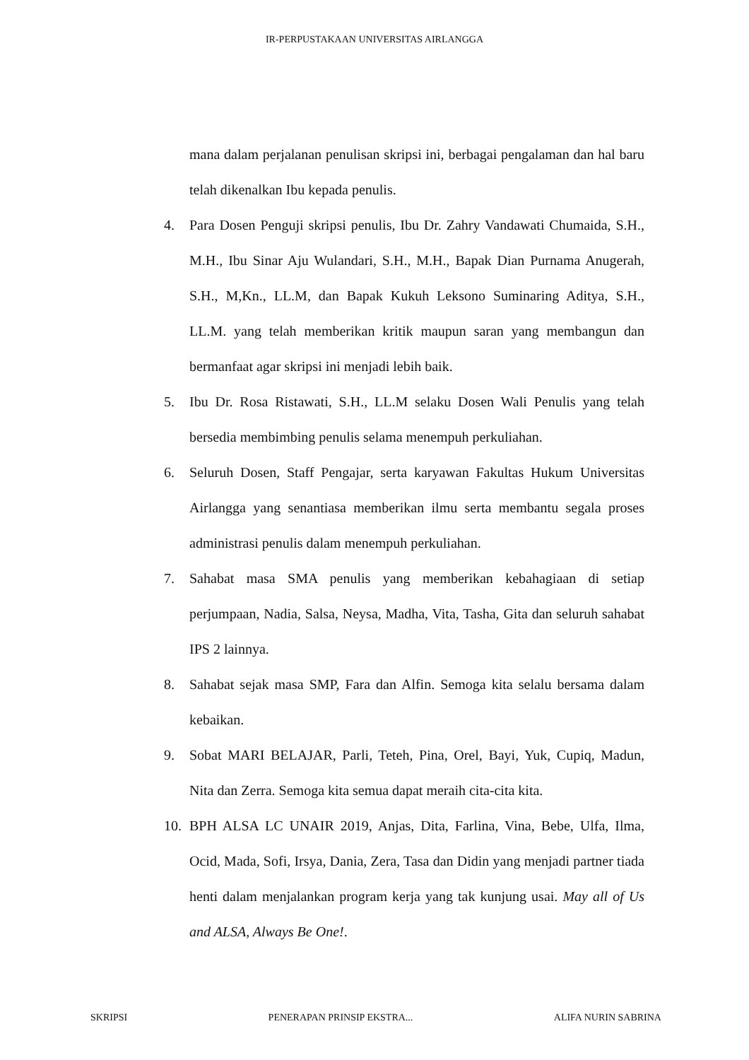IR-PERPUSTAKAAN UNIVERSITAS AIRLANGGA
mana dalam perjalanan penulisan skripsi ini, berbagai pengalaman dan hal baru telah dikenalkan Ibu kepada penulis.
4. Para Dosen Penguji skripsi penulis, Ibu Dr. Zahry Vandawati Chumaida, S.H., M.H., Ibu Sinar Aju Wulandari, S.H., M.H., Bapak Dian Purnama Anugerah, S.H., M,Kn., LL.M, dan Bapak Kukuh Leksono Suminaring Aditya, S.H., LL.M. yang telah memberikan kritik maupun saran yang membangun dan bermanfaat agar skripsi ini menjadi lebih baik.
5. Ibu Dr. Rosa Ristawati, S.H., LL.M selaku Dosen Wali Penulis yang telah bersedia membimbing penulis selama menempuh perkuliahan.
6. Seluruh Dosen, Staff Pengajar, serta karyawan Fakultas Hukum Universitas Airlangga yang senantiasa memberikan ilmu serta membantu segala proses administrasi penulis dalam menempuh perkuliahan.
7. Sahabat masa SMA penulis yang memberikan kebahagiaan di setiap perjumpaan, Nadia, Salsa, Neysa, Madha, Vita, Tasha, Gita dan seluruh sahabat IPS 2 lainnya.
8. Sahabat sejak masa SMP, Fara dan Alfin. Semoga kita selalu bersama dalam kebaikan.
9. Sobat MARI BELAJAR, Parli, Teteh, Pina, Orel, Bayi, Yuk, Cupiq, Madun, Nita dan Zerra. Semoga kita semua dapat meraih cita-cita kita.
10. BPH ALSA LC UNAIR 2019, Anjas, Dita, Farlina, Vina, Bebe, Ulfa, Ilma, Ocid, Mada, Sofi, Irsya, Dania, Zera, Tasa dan Didin yang menjadi partner tiada henti dalam menjalankan program kerja yang tak kunjung usai. May all of Us and ALSA, Always Be One!.
SKRIPSI PENERAPAN PRINSIP EKSTRA... ALIFA NURIN SABRINA